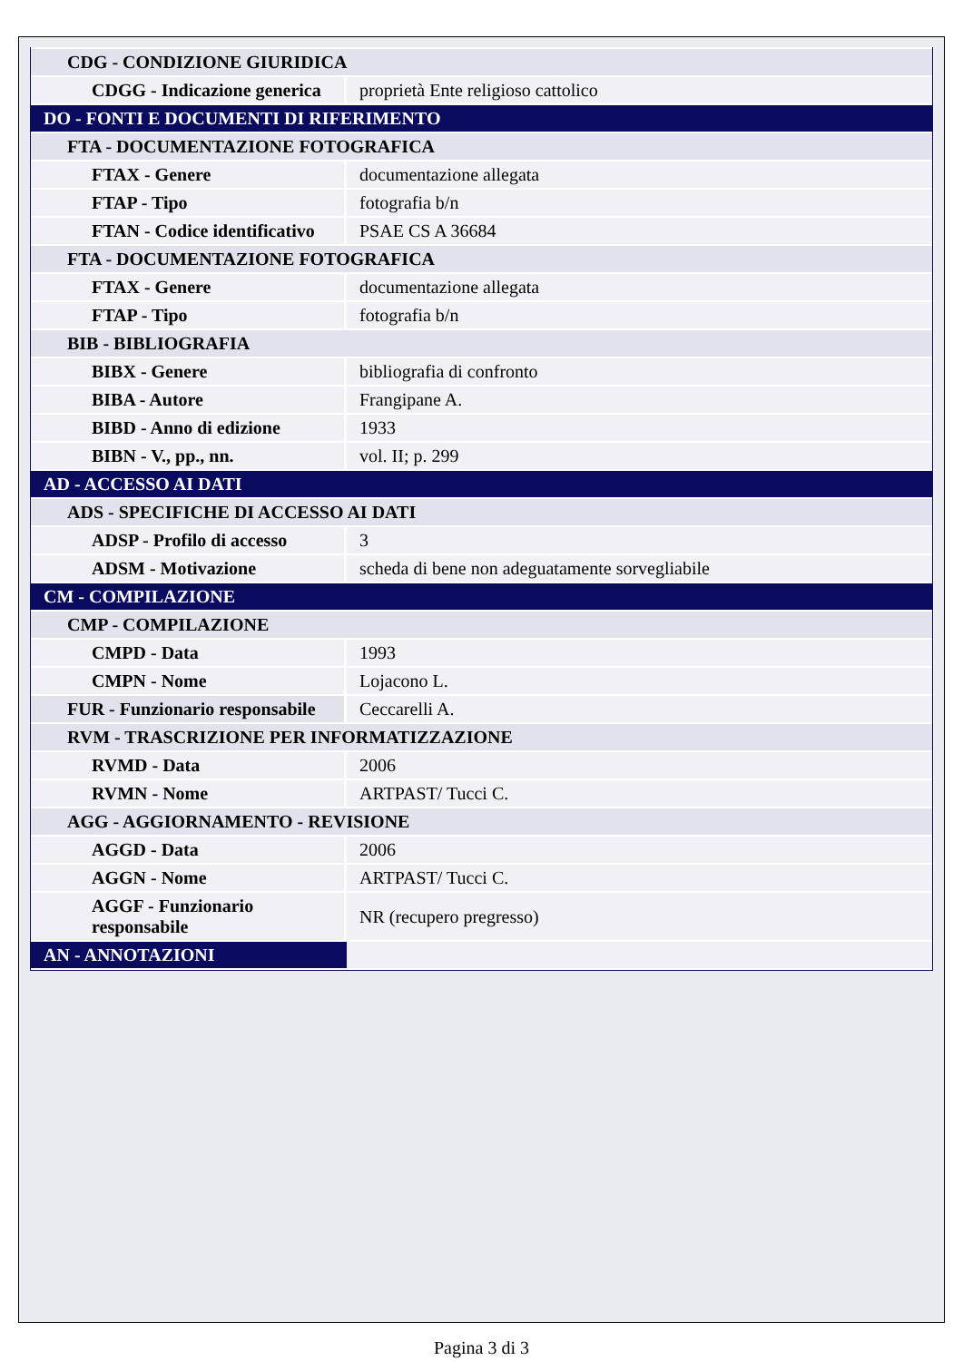| CDG - CONDIZIONE GIURIDICA | |
| CDGG - Indicazione generica | proprietà Ente religioso cattolico |
| DO - FONTI E DOCUMENTI DI RIFERIMENTO | |
| FTA - DOCUMENTAZIONE FOTOGRAFICA | |
| FTAX - Genere | documentazione allegata |
| FTAP - Tipo | fotografia b/n |
| FTAN - Codice identificativo | PSAE CS A 36684 |
| FTA - DOCUMENTAZIONE FOTOGRAFICA | |
| FTAX - Genere | documentazione allegata |
| FTAP - Tipo | fotografia b/n |
| BIB - BIBLIOGRAFIA | |
| BIBX - Genere | bibliografia di confronto |
| BIBA - Autore | Frangipane A. |
| BIBD - Anno di edizione | 1933 |
| BIBN - V., pp., nn. | vol. II; p. 299 |
| AD - ACCESSO AI DATI | |
| ADS - SPECIFICHE DI ACCESSO AI DATI | |
| ADSP - Profilo di accesso | 3 |
| ADSM - Motivazione | scheda di bene non adeguatamente sorvegliabile |
| CM - COMPILAZIONE | |
| CMP - COMPILAZIONE | |
| CMPD - Data | 1993 |
| CMPN - Nome | Lojacono L. |
| FUR - Funzionario responsabile | Ceccarelli A. |
| RVM - TRASCRIZIONE PER INFORMATIZZAZIONE | |
| RVMD - Data | 2006 |
| RVMN - Nome | ARTPAST/ Tucci C. |
| AGG - AGGIORNAMENTO - REVISIONE | |
| AGGD - Data | 2006 |
| AGGN - Nome | ARTPAST/ Tucci C. |
| AGGF - Funzionario responsabile | NR (recupero pregresso) |
| AN - ANNOTAZIONI | |
Pagina 3 di 3